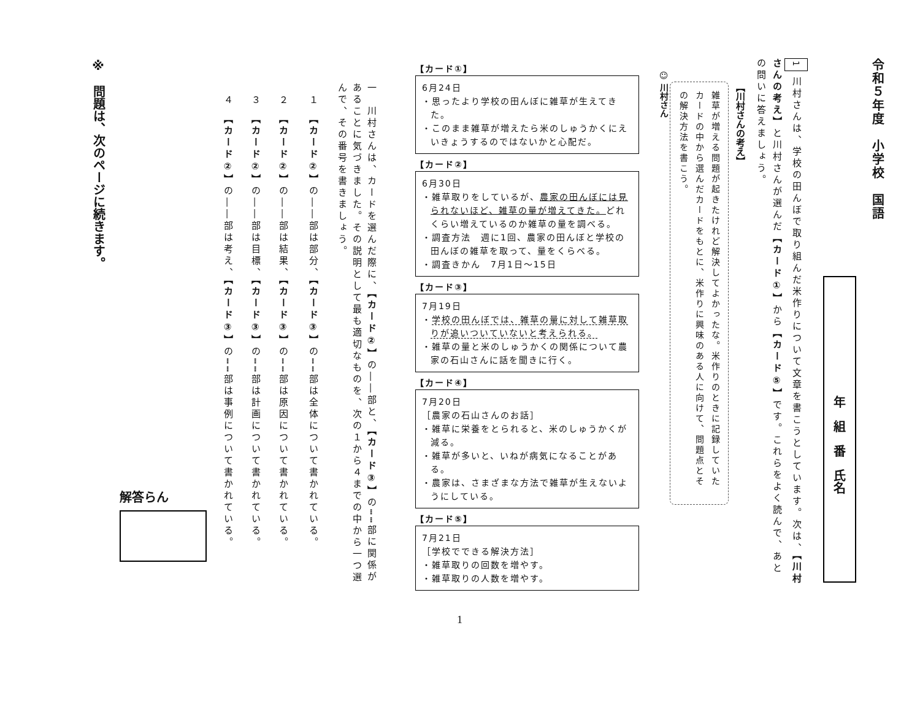令和５年度　小学校　国語
年　組　番　氏名
1 川村さんは、学校の田んぼで取り組んだ米作りについて文章を書こうとしています。次は、【川村さんの考え】と川村さんが選んだ【カード①】から【カード⑤】です。これらをよく読んで、あとの問いに答えましょう。
【川村さんの考え】
雑草が増える問題が起きたけれど解決してよかったな。米作りのときに記録していたカードの中から選んだカードをもとに、米作りに興味のある人に向けて、問題点とその解決方法を書こう。
☺ 川村さん
【カード①】
6月24日
・思ったより学校の田んぼに雑草が生えてきた。
・このまま雑草が増えたら米のしゅうかくにえいきょうするのではないかと心配だ。
【カード②】
6月30日
・雑草取りをしているが、農家の田んぼには見られないほど、雑草の量が増えてきた。どれくらい増えているのか雑草の量を調べる。
・調査方法　週に1回、農家の田んぼと学校の田んぼの雑草を取って、量をくらべる。
・調査きかん　7月1日～15日
【カード③】
7月19日
・学校の田んぼでは、雑草の量に対して雑草取りが追いついていないと考えられる。
・雑草の量と米のしゅうかくの関係について農家の石山さんに話を聞きに行く。
【カード④】
7月20日
［農家の石山さんのお話］
・雑草に栄養をとられると、米のしゅうかくが減る。
・雑草が多いと、いねが病気になることがある。
・農家は、さまざまな方法で雑草が生えないようにしている。
【カード⑤】
7月21日
［学校でできる解決方法］
・雑草取りの回数を増やす。
・雑草取りの人数を増やす。
一　川村さんは、カードを選んだ際に、【カード②】の――部と、【カード③】の┅┅部に関係があることに気づきました。その説明として最も適切なものを、次の１から４までの中から一つ選んで、その番号を書きましょう。
１　【カード②】の――部は部分、【カード③】の┅┅部は全体について書かれている。
２　【カード②】の――部は結果、【カード③】の┅┅部は原因について書かれている。
３　【カード②】の――部は目標、【カード③】の┅┅部は計画について書かれている。
４　【カード②】の――部は考え、【カード③】の┅┅部は事例について書かれている。
解答らん
※　問題は、次のページに続きます。
1